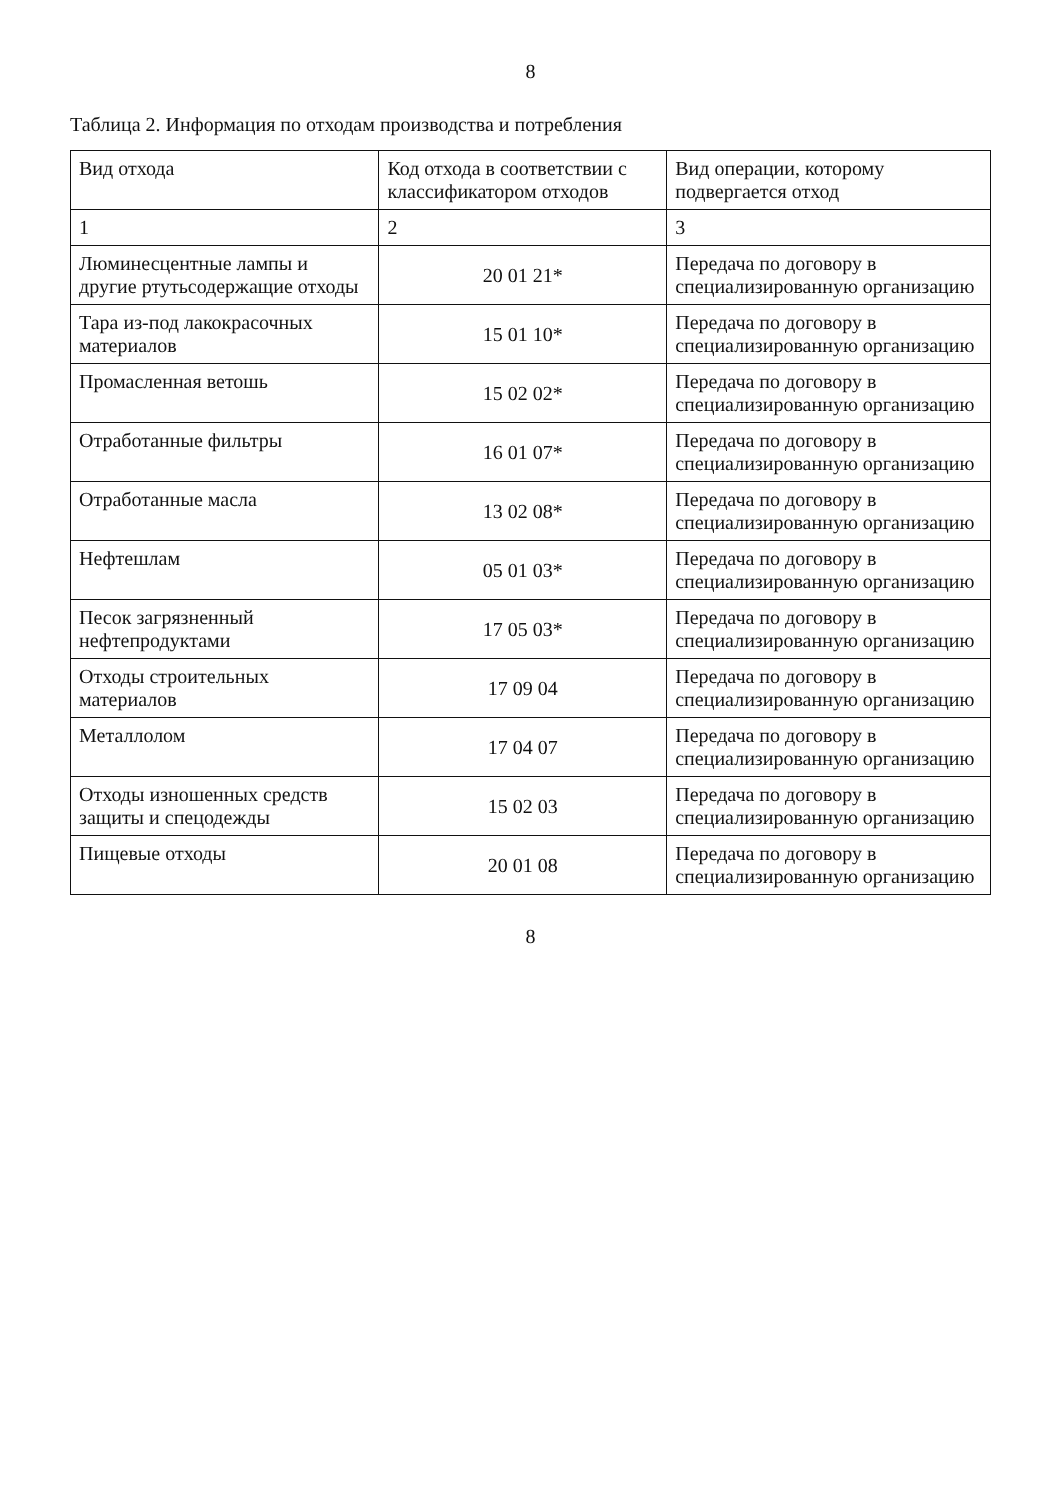8
Таблица 2. Информация по отходам производства и потребления
| Вид отхода | Код отхода в соответствии с классификатором отходов | Вид операции, которому подвергается отход |
| --- | --- | --- |
| 1 | 2 | 3 |
| Люминесцентные лампы и другие ртутьсодержащие отходы | 20 01 21* | Передача по договору в специализированную организацию |
| Тара из-под лакокрасочных материалов | 15 01 10* | Передача по договору в специализированную организацию |
| Промасленная ветошь | 15 02 02* | Передача по договору в специализированную организацию |
| Отработанные фильтры | 16 01 07* | Передача по договору в специализированную организацию |
| Отработанные масла | 13 02 08* | Передача по договору в специализированную организацию |
| Нефтешлам | 05 01 03* | Передача по договору в специализированную организацию |
| Песок загрязненный нефтепродуктами | 17 05 03* | Передача по договору в специализированную организацию |
| Отходы строительных материалов | 17 09 04 | Передача по договору в специализированную организацию |
| Металлолом | 17 04 07 | Передача по договору в специализированную организацию |
| Отходы изношенных средств защиты и спецодежды | 15 02 03 | Передача по договору в специализированную организацию |
| Пищевые отходы | 20 01 08 | Передача по договору в специализированную организацию |
8